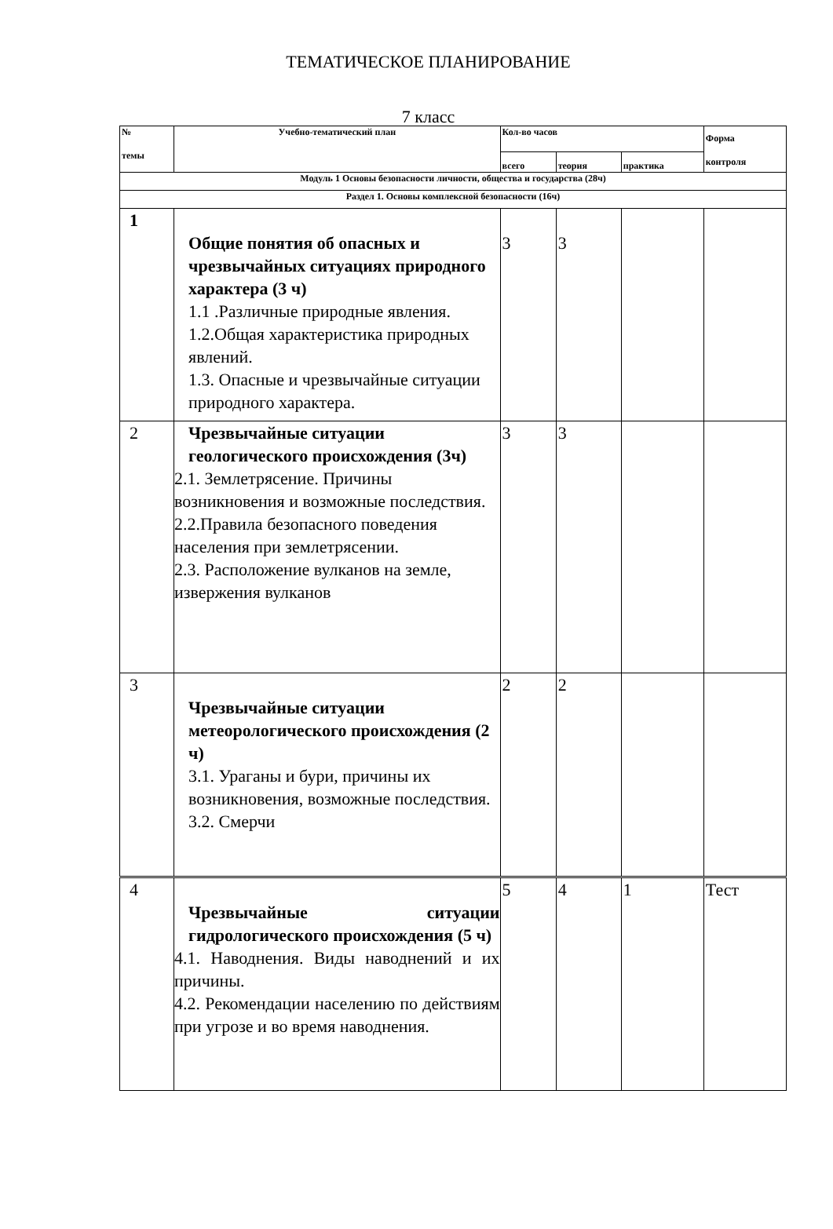ТЕМАТИЧЕСКОЕ ПЛАНИРОВАНИЕ
7 класс
| № темы | Учебно-тематический план | Кол-во часов | | | Форма контроля |
| --- | --- | --- | --- | --- | --- |
| | | всего | теория | практика | |
| Модуль 1 Основы безопасности личности, общества и государства (28ч) | | | | | |
| Раздел 1. Основы комплексной безопасности (16ч) | | | | | |
| 1 | Общие понятия об опасных и чрезвычайных ситуациях природного характера (3 ч) 1.1 .Различные природные явления. 1.2.Общая характеристика природных явлений. 1.3. Опасные и чрезвычайные ситуации природного характера. | 3 | 3 | | |
| 2 | Чрезвычайные ситуации геологического происхождения (3ч) 2.1. Землетрясение. Причины возникновения и возможные последствия. 2.2.Правила безопасного поведения населения при землетрясении. 2.3. Расположение вулканов на земле, извержения вулканов | 3 | 3 | | |
| 3 | Чрезвычайные ситуации метеорологического происхождения (2 ч) 3.1. Ураганы и бури, причины их возникновения, возможные последствия. 3.2. Смерчи | 2 | 2 | | |
| 4 | Чрезвычайные ситуации гидрологического происхождения (5 ч) 4.1. Наводнения. Виды наводнений и их причины. 4.2. Рекомендации населению по действиям при угрозе и во время наводнения. | 5 | 4 | 1 | Тест |